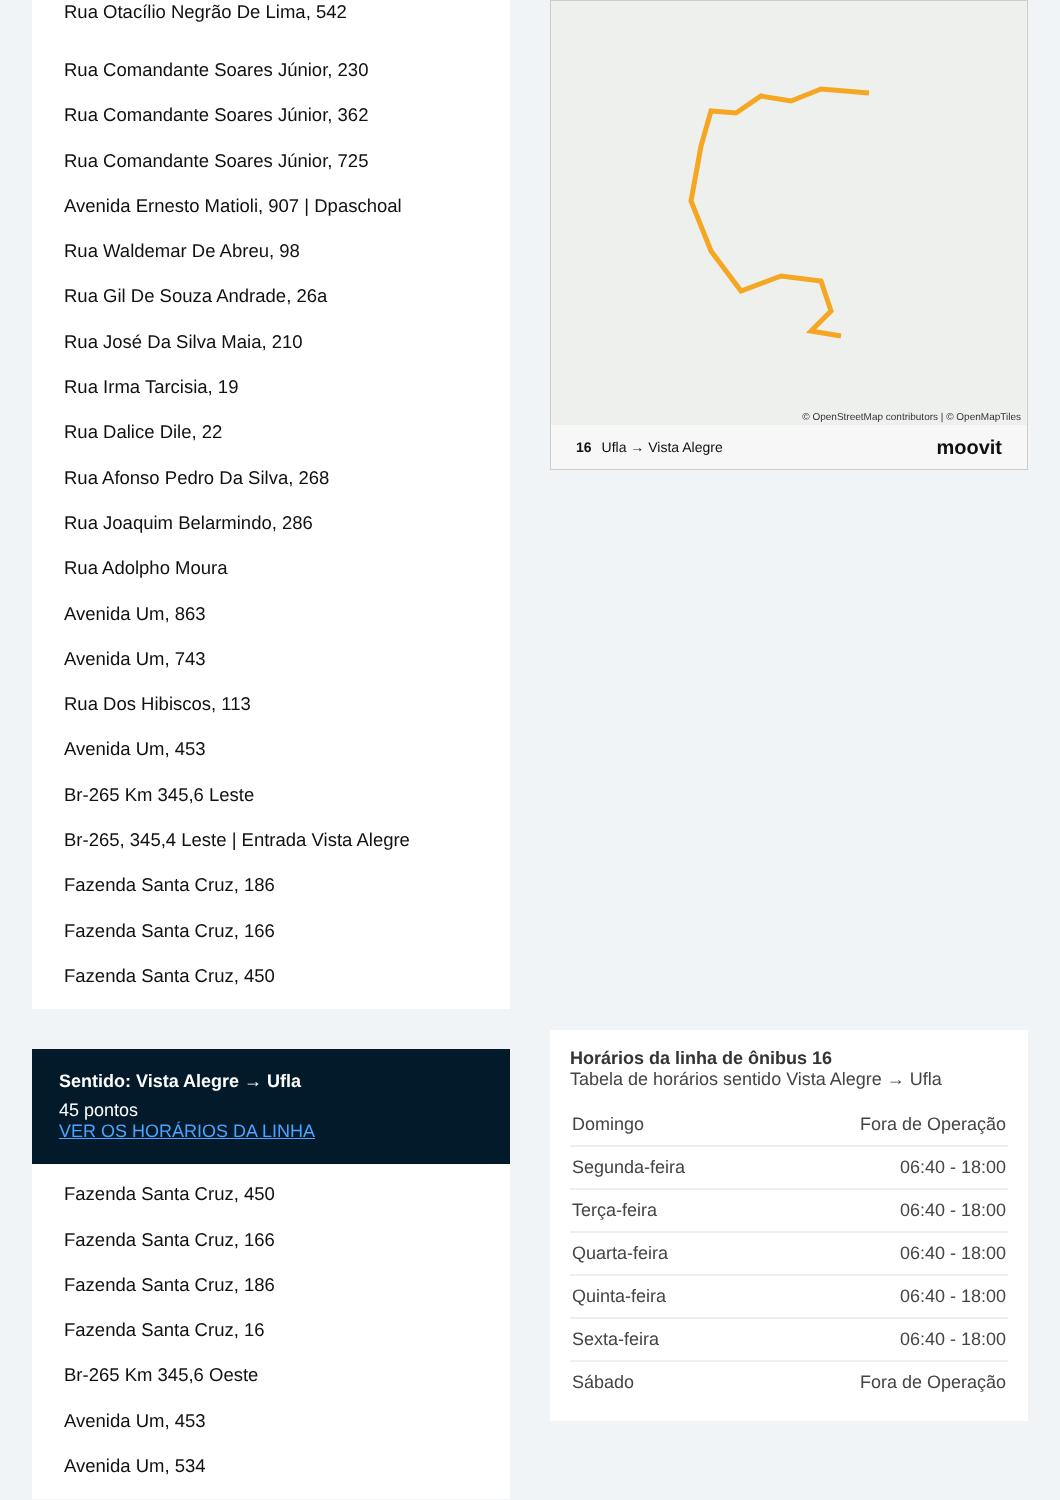Rua Otacílio Negrão De Lima, 542
Rua Comandante Soares Júnior, 230
Rua Comandante Soares Júnior, 362
Rua Comandante Soares Júnior, 725
Avenida Ernesto Matioli, 907 | Dpaschoal
Rua Waldemar De Abreu, 98
Rua Gil De Souza Andrade, 26a
Rua José Da Silva Maia, 210
Rua Irma Tarcisia, 19
Rua Dalice Dile, 22
Rua Afonso Pedro Da Silva, 268
Rua Joaquim Belarmindo, 286
Rua Adolpho Moura
Avenida Um, 863
Avenida Um, 743
Rua Dos Hibiscos, 113
Avenida Um, 453
Br-265 Km 345,6 Leste
Br-265, 345,4 Leste | Entrada Vista Alegre
Fazenda Santa Cruz, 186
Fazenda Santa Cruz, 166
Fazenda Santa Cruz, 450
Sentido: Vista Alegre → Ufla
45 pontos
VER OS HORÁRIOS DA LINHA
Fazenda Santa Cruz, 450
Fazenda Santa Cruz, 166
Fazenda Santa Cruz, 186
Fazenda Santa Cruz, 16
Br-265 Km 345,6 Oeste
Avenida Um, 453
Avenida Um, 534
© OpenStreetMap contributors | © OpenMapTiles
16 Ufla → Vista Alegre moovit
Horários da linha de ônibus 16
Tabela de horários sentido Vista Alegre → Ufla
| Domingo | Fora de Operação |
| Segunda-feira | 06:40 - 18:00 |
| Terça-feira | 06:40 - 18:00 |
| Quarta-feira | 06:40 - 18:00 |
| Quinta-feira | 06:40 - 18:00 |
| Sexta-feira | 06:40 - 18:00 |
| Sábado | Fora de Operação |